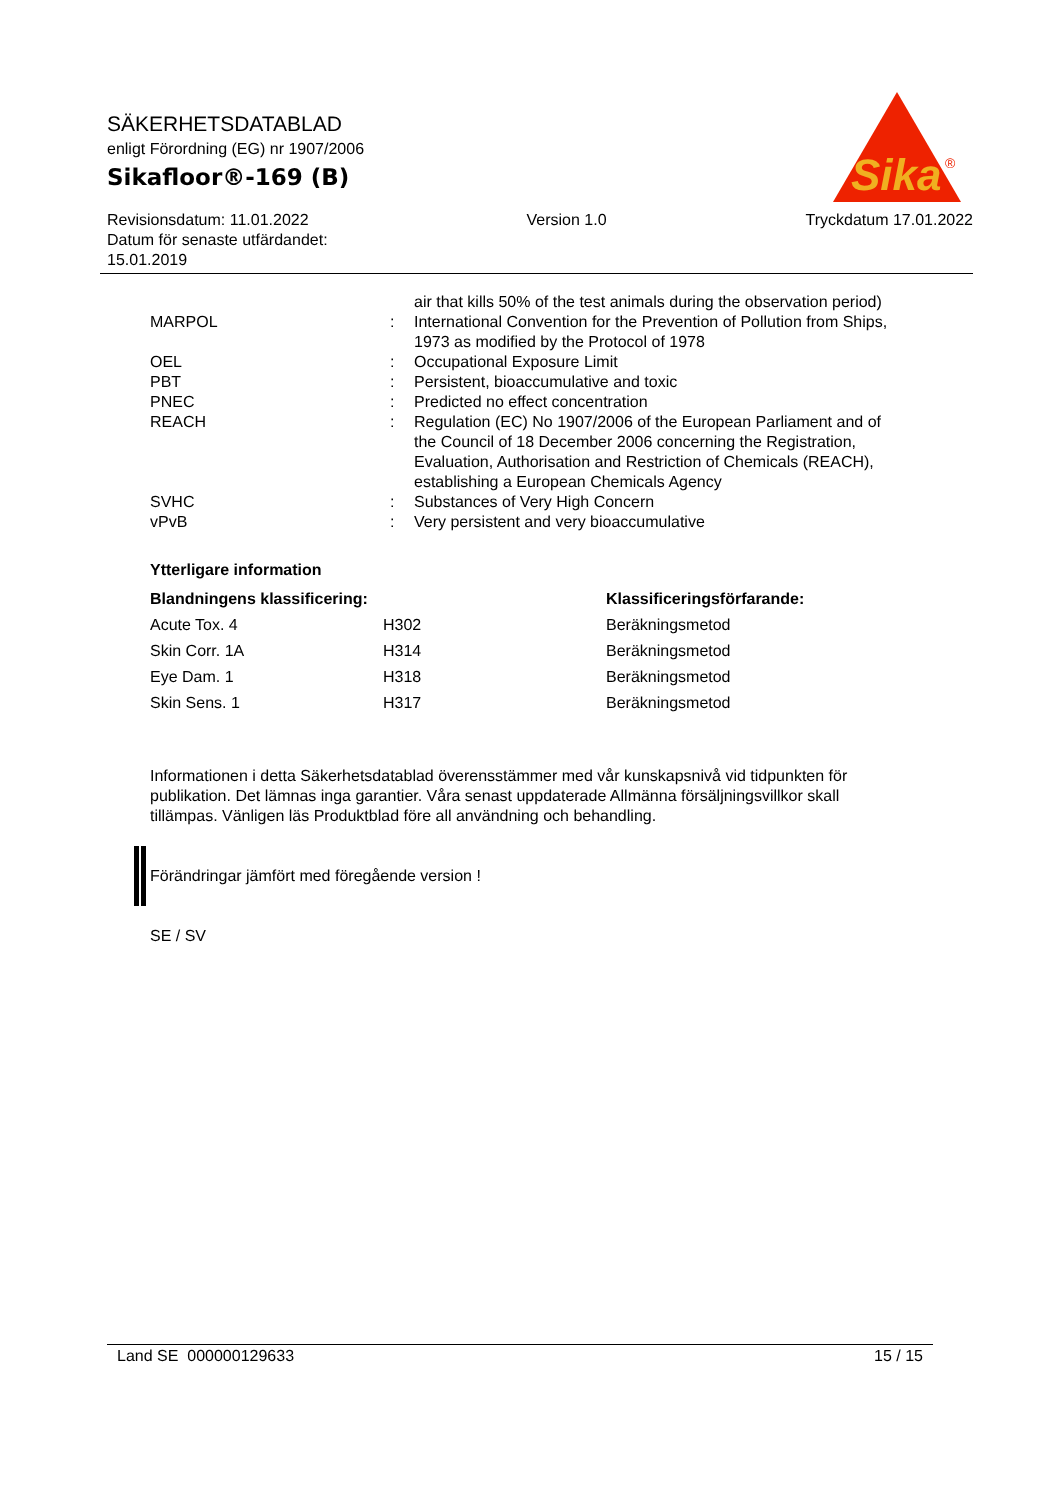SÄKERHETSDATABLAD
enligt Förordning (EG) nr 1907/2006
Sikafloor®-169 (B)
Revisionsdatum: 11.01.2022
Datum för senaste utfärdandet:
15.01.2019
Version 1.0 Tryckdatum 17.01.2022
Sika
®
| | | air that kills 50% of the test animals during the observation period) |
| MARPOL | : | International Convention for the Prevention of Pollution from Ships, 1973 as modified by the Protocol of 1978 |
| OEL | : | Occupational Exposure Limit |
| PBT | : | Persistent, bioaccumulative and toxic |
| PNEC | : | Predicted no effect concentration |
| REACH | : | Regulation (EC) No 1907/2006 of the European Parliament and of the Council of 18 December 2006 concerning the Registration, Evaluation, Authorisation and Restriction of Chemicals (REACH), establishing a European Chemicals Agency |
| SVHC | : | Substances of Very High Concern |
| vPvB | : | Very persistent and very bioaccumulative |
Ytterligare information
| Blandningens klassificering: | | Klassificeringsförfarande: |
| --- | --- | --- |
| Acute Tox. 4 | H302 | Beräkningsmetod |
| Skin Corr. 1A | H314 | Beräkningsmetod |
| Eye Dam. 1 | H318 | Beräkningsmetod |
| Skin Sens. 1 | H317 | Beräkningsmetod |
Informationen i detta Säkerhetsdatablad överensstämmer med vår kunskapsnivå vid tidpunkten för publikation. Det lämnas inga garantier. Våra senast uppdaterade Allmänna försäljningsvillkor skall tillämpas. Vänligen läs Produktblad före all användning och behandling.
Förändringar jämfört med föregående version !
SE / SV
Land SE 000000129633 15 / 15